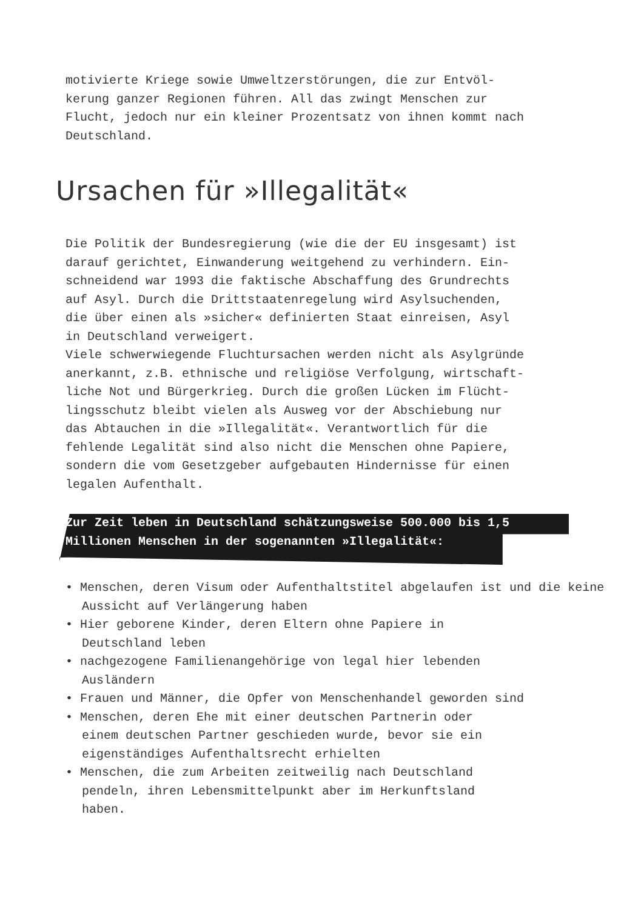motivierte Kriege sowie Umweltzerstörungen, die zur Entvöl-
kerung ganzer Regionen führen. All das zwingt Menschen zur
Flucht, jedoch nur ein kleiner Prozentsatz von ihnen kommt nach
Deutschland.
Ursachen für »Illegalität«
Die Politik der Bundesregierung (wie die der EU insgesamt) ist
darauf gerichtet, Einwanderung weitgehend zu verhindern. Ein-
schneidend war 1993 die faktische Abschaffung des Grundrechts
auf Asyl. Durch die Drittstaatenregelung wird Asylsuchenden,
die über einen als »sicher« definierten Staat einreisen, Asyl
in Deutschland verweigert.
Viele schwerwiegende Fluchtursachen werden nicht als Asylgründe
anerkannt, z.B. ethnische und religiöse Verfolgung, wirtschaft-
liche Not und Bürgerkrieg. Durch die großen Lücken im Flücht-
lingsschutz bleibt vielen als Ausweg vor der Abschiebung nur
das Abtauchen in die »Illegalität«. Verantwortlich für die
fehlende Legalität sind also nicht die Menschen ohne Papiere,
sondern die vom Gesetzgeber aufgebauten Hindernisse für einen
legalen Aufenthalt.
Zur Zeit leben in Deutschland schätzungsweise 500.000 bis 1,5
Millionen Menschen in der sogenannten »Illegalität«:
• Menschen, deren Visum oder Aufenthaltstitel abgelaufen ist und die keine Aussicht auf Verlängerung haben
• Hier geborene Kinder, deren Eltern ohne Papiere in
Deutschland leben
• nachgezogene Familienangehörige von legal hier lebenden
Ausländern
• Frauen und Männer, die Opfer von Menschenhandel geworden sind
• Menschen, deren Ehe mit einer deutschen Partnerin oder
einem deutschen Partner geschieden wurde, bevor sie ein
eigenständiges Aufenthaltsrecht erhielten
• Menschen, die zum Arbeiten zeitweilig nach Deutschland
pendeln, ihren Lebensmittelpunkt aber im Herkunftsland
haben.